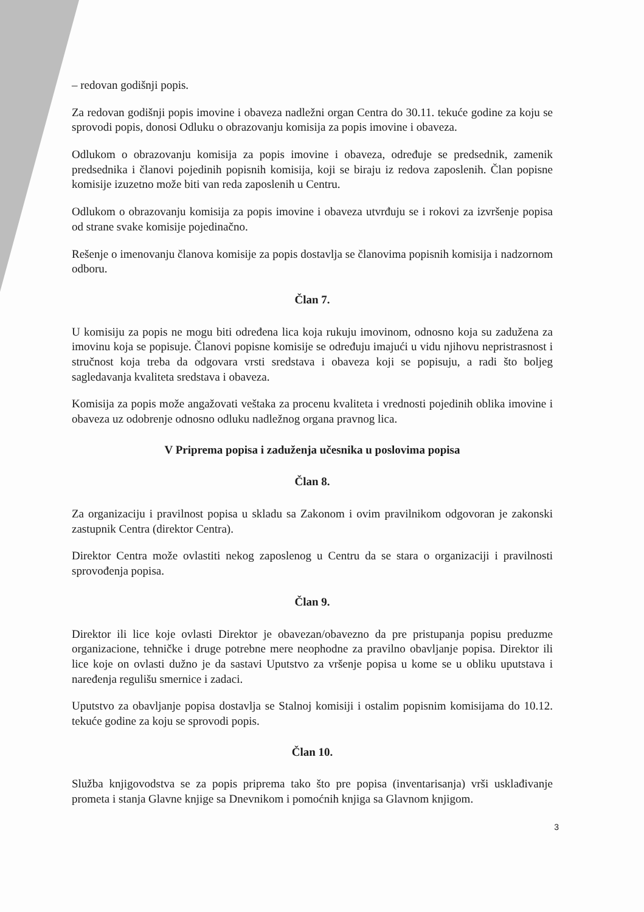– redovan godišnji popis.
Za redovan godišnji popis imovine i obaveza nadležni organ Centra do 30.11. tekuće godine za koju se sprovodi popis, donosi Odluku o obrazovanju komisija za popis imovine i obaveza.
Odlukom o obrazovanju komisija za popis imovine i obaveza, određuje se predsednik, zamenik predsednika i članovi pojedinih popisnih komisija, koji se biraju iz redova zaposlenih. Član popisne komisije izuzetno može biti van reda zaposlenih u Centru.
Odlukom o obrazovanju komisija za popis imovine i obaveza utvrđuju se i rokovi za izvršenje popisa od strane svake komisije pojedinačno.
Rešenje o imenovanju članova komisije za popis dostavlja se članovima popisnih komisija i nadzornom odboru.
Član 7.
U komisiju za popis ne mogu biti određena lica koja rukuju imovinom, odnosno koja su zadužena za imovinu koja se popisuje. Članovi popisne komisije se određuju imajući u vidu njihovu nepristrasnost i stručnost koja treba da odgovara vrsti sredstava i obaveza koji se popisuju, a radi što boljeg sagledavanja kvaliteta sredstava i obaveza.
Komisija za popis može angažovati veštaka za procenu kvaliteta i vrednosti pojedinih oblika imovine i obaveza uz odobrenje odnosno odluku nadležnog organa pravnog lica.
V Priprema popisa i zaduženja učesnika u poslovima popisa
Član 8.
Za organizaciju i pravilnost popisa u skladu sa Zakonom i ovim pravilnikom odgovoran je zakonski zastupnik Centra (direktor Centra).
Direktor Centra može ovlastiti nekog zaposlenog u Centru da se stara o organizaciji i pravilnosti sprovođenja popisa.
Član 9.
Direktor ili lice koje ovlasti Direktor je obavezan/obavezno da pre pristupanja popisu preduzme organizacione, tehničke i druge potrebne mere neophodne za pravilno obavljanje popisa. Direktor ili lice koje on ovlasti dužno je da sastavi Uputstvo za vršenje popisa u kome se u obliku uputstava i naređenja regulišu smernice i zadaci.
Uputstvo za obavljanje popisa dostavlja se Stalnoj komisiji i ostalim popisnim komisijama do 10.12. tekuće godine za koju se sprovodi popis.
Član 10.
Služba knjigovodstva se za popis priprema tako što pre popisa (inventarisanja) vrši usklađivanje prometa i stanja Glavne knjige sa Dnevnikom i pomoćnih knjiga sa Glavnom knjigom.
3